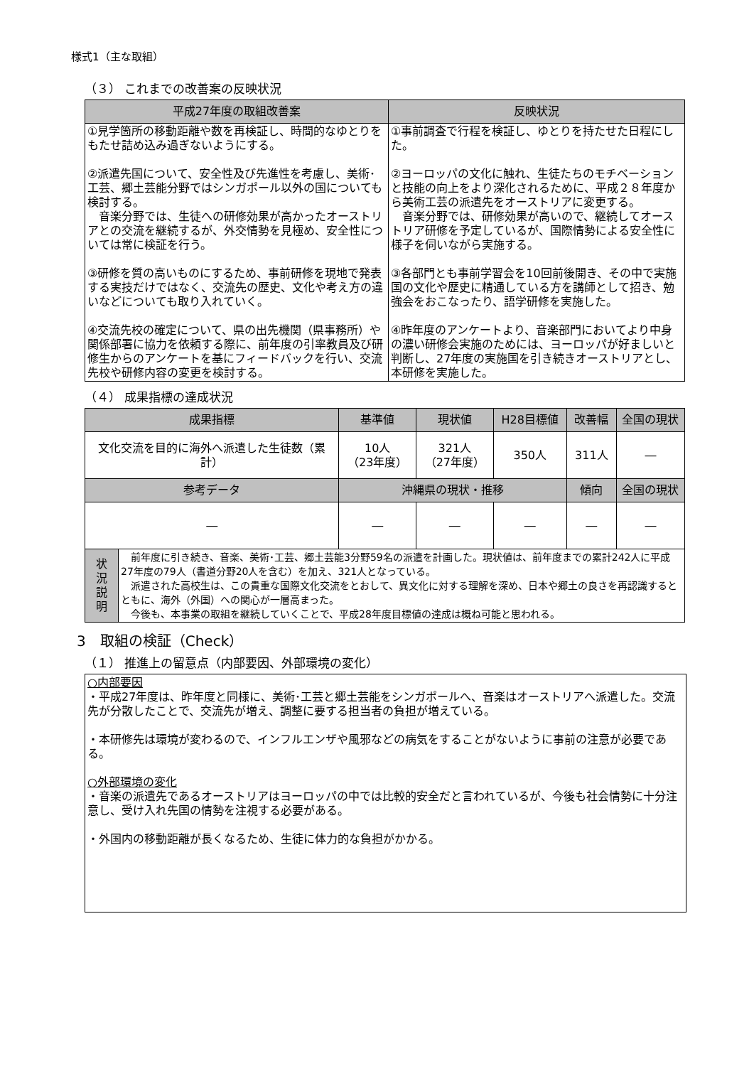様式1（主な取組）
（３） これまでの改善案の反映状況
| 平成27年度の取組改善案 | 反映状況 |
| --- | --- |
| ①見学箇所の移動距離や数を再検証し、時間的なゆとりをもたせ詰め込み過ぎないようにする。 ②派遣先国について、安全性及び先進性を考慮し、美術･工芸、郷土芸能分野ではシンガポール以外の国についても検討する。 音楽分野では、生徒への研修効果が高かったオーストリアとの交流を継続するが、外交情勢を見極め、安全性については常に検証を行う。 ③研修を質の高いものにするため、事前研修を現地で発表する実技だけではなく、交流先の歴史、文化や考え方の違いなどについても取り入れていく。 ④交流先校の確定について、県の出先機関（県事務所）や関係部署に協力を依頼する際に、前年度の引率教員及び研修生からのアンケートを基にフィードバックを行い、交流先校や研修内容の変更を検討する。 | ①事前調査で行程を検証し、ゆとりを持たせた日程にした。 ②ヨーロッパの文化に触れ、生徒たちのモチベーションと技能の向上をより深化されるために、平成２８年度から美術工芸の派遣先をオーストリアに変更する。 音楽分野では、研修効果が高いので、継続してオーストリア研修を予定しているが、国際情勢による安全性に様子を伺いながら実施する。 ③各部門とも事前学習会を10回前後開き、その中で実施国の文化や歴史に精通している方を講師として招き、勉強会をおこなったり、語学研修を実施した。 ④昨年度のアンケートより、音楽部門においてより中身の濃い研修会実施のためには、ヨーロッパが好ましいと判断し、27年度の実施国を引き続きオーストリアとし、本研修を実施した。 |
（４） 成果指標の達成状況
| 成果指標 | | 基準値 | 現状値 | H28目標値 | 改善幅 | 全国の現状 |
| --- | --- | --- | --- | --- | --- | --- |
| 文化交流を目的に海外へ派遣した生徒数（累計） | | 10人 （23年度） | 321人 （27年度） | 350人 | 311人 | ― |
| 参考データ | | 沖縄県の現状・推移 | | | 傾向 | 全国の現状 |
| ― | | ― | ― | ― | ― | ― |
| 状 況 説 明 | 前年度に引き続き、音楽、美術･工芸、郷土芸能3分野59名の派遣を計画した。現状値は、前年度までの累計242人に平成27年度の79人（書道分野20人を含む）を加え、321人となっている。 派遣された高校生は、この貴重な国際文化交流をとおして、異文化に対する理解を深め、日本や郷土の良さを再認識するとともに、海外（外国）への関心が一層高まった。 今後も、本事業の取組を継続していくことで、平成28年度目標値の達成は概ね可能と思われる。 | | | | | |
3　取組の検証（Check）
（１） 推進上の留意点（内部要因、外部環境の変化）
○内部要因
・平成27年度は、昨年度と同様に、美術･工芸と郷土芸能をシンガポールへ、音楽はオーストリアへ派遣した。交流先が分散したことで、交流先が増え、調整に要する担当者の負担が増えている。
・本研修先は環境が変わるので、インフルエンザや風邪などの病気をすることがないように事前の注意が必要である。
○外部環境の変化
・音楽の派遣先であるオーストリアはヨーロッパの中では比較的安全だと言われているが、今後も社会情勢に十分注意し、受け入れ先国の情勢を注視する必要がある。
・外国内の移動距離が長くなるため、生徒に体力的な負担がかかる。